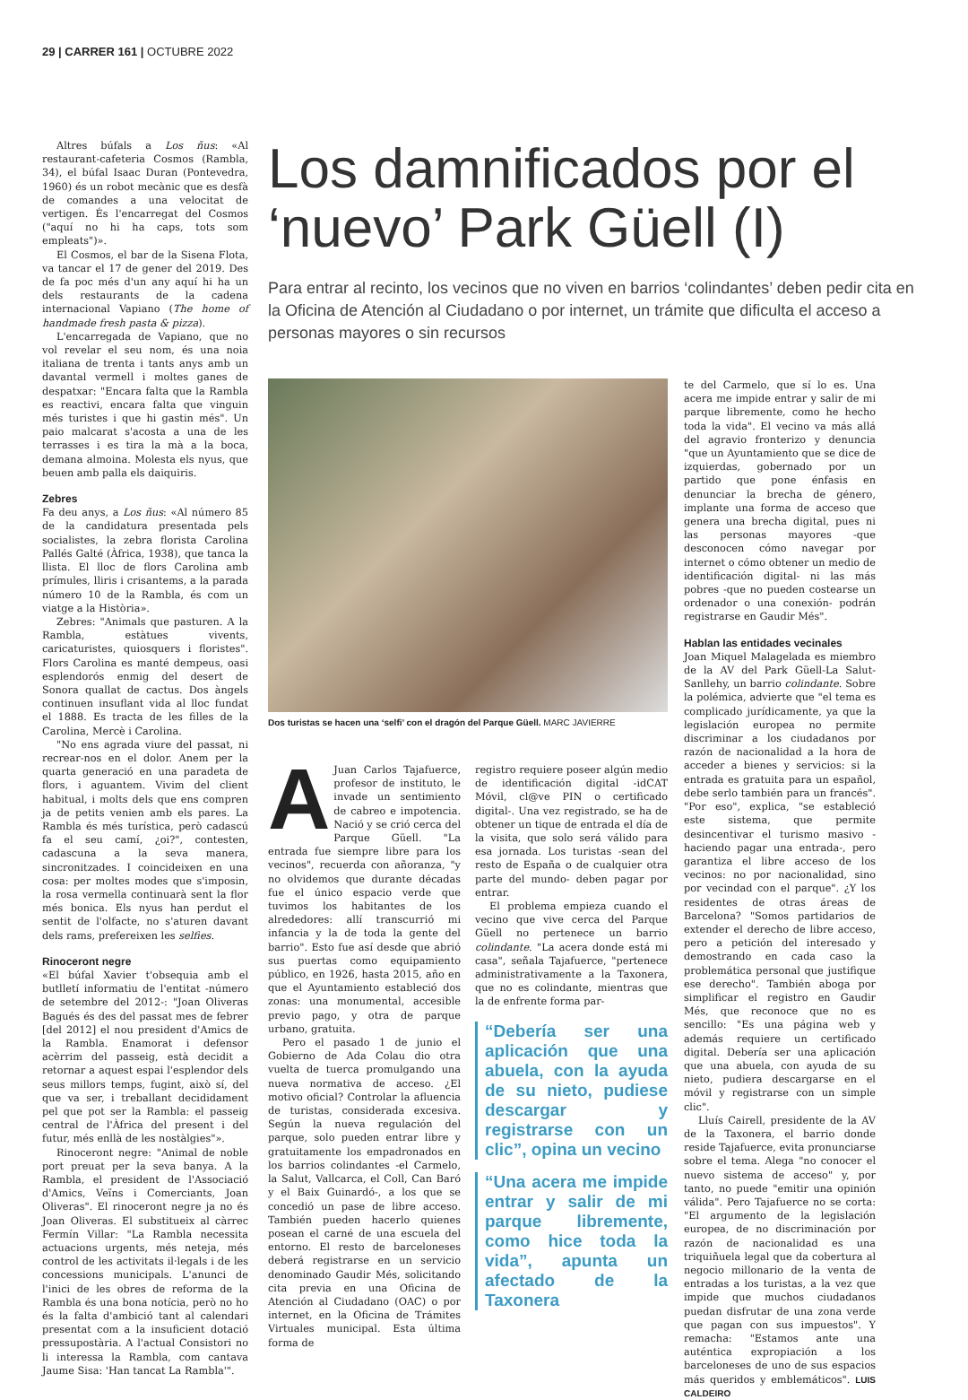29 | CARRER 161 | OCTUBRE 2022
Altres búfals a Los ñus: «Al restaurant-cafeteria Cosmos (Rambla, 34), el búfal Isaac Duran (Pontevedra, 1960) és un robot mecànic que es desfà de comandes a una velocitat de vertigen. És l'encarregat del Cosmos ("aquí no hi ha caps, tots som empleats")».
El Cosmos, el bar de la Sisena Flota, va tancar el 17 de gener del 2019. Des de fa poc més d'un any aquí hi ha un dels restaurants de la cadena internacional Vapiano (The home of handmade fresh pasta & pizza).
L'encarregada de Vapiano, que no vol revelar el seu nom, és una noia italiana de trenta i tants anys amb un davantal vermell i moltes ganes de despatxar: "Encara falta que la Rambla es reactivi, encara falta que vinguin més turistes i que hi gastin més". Un paio malcarat s'acosta a una de les terrasses i es tira la mà a la boca, demana almoina. Molesta els nyus, que beuen amb palla els daiquiris.
Zebres
Fa deu anys, a Los ñus: «Al número 85 de la candidatura presentada pels socialistes, la zebra florista Carolina Pallés Galté (Àfrica, 1938), que tanca la llista. El lloc de flors Carolina amb prímules, lliris i crisantems, a la parada número 10 de la Rambla, és com un viatge a la Història».
Zebres: "Animals que pasturen. A la Rambla, estàtues vivents, caricaturistes, quiosquers i floristes". Flors Carolina es manté dempeus, oasi esplendorós enmig del desert de Sonora quallat de cactus. Dos àngels continuen insuflant vida al lloc fundat el 1888. Es tracta de les filles de la Carolina, Mercè i Carolina.
"No ens agrada viure del passat, ni recrear-nos en el dolor. Anem per la quarta generació en una paradeta de flors, i aguantem. Vivim del client habitual, i molts dels que ens compren ja de petits venien amb els pares. La Rambla és més turística, però cadascú fa el seu camí, ¿oi?", contesten, cadascuna a la seva manera, sincronitzades. I coincideixen en una cosa: per moltes modes que s'imposin, la rosa vermella continuarà sent la flor més bonica. Els nyus han perdut el sentit de l'olfacte, no s'aturen davant dels rams, prefereixen les selfies.
Rinoceront negre
«El búfal Xavier t'obsequia amb el butlletí informatiu de l'entitat -número de setembre del 2012-: "Joan Oliveras Bagués és des del passat mes de febrer [del 2012] el nou president d'Amics de la Rambla. Enamorat i defensor acèrrim del passeig, està decidit a retornar a aquest espai l'esplendor dels seus millors temps, fugint, això sí, del que va ser, i treballant decididament pel que pot ser la Rambla: el passeig central de l'Àfrica del present i del futur, més enllà de les nostàlgies"».
Rinoceront negre: "Animal de noble port preuat per la seva banya. A la Rambla, el president de l'Associació d'Amics, Veïns i Comerciants, Joan Oliveras". El rinoceront negre ja no és Joan Oliveras. El substitueix al càrrec Fermín Villar: "La Rambla necessita actuacions urgents, més neteja, més control de les activitats il·legals i de les concessions municipals. L'anunci de l'inici de les obres de reforma de la Rambla és una bona notícia, però no ho és la falta d'ambició tant al calendari presentat com a la insuficient dotació pressupostària. A l'actual Consistori no li interessa la Rambla, com cantava Jaume Sisa: 'Han tancat La Rambla'".
Los damnificados por el ‘nuevo’ Park Güell (I)
Para entrar al recinto, los vecinos que no viven en barrios ‘colindantes’ deben pedir cita en la Oficina de Atención al Ciudadano o por internet, un trámite que dificulta el acceso a personas mayores o sin recursos
Dos turistas se hacen una ‘selfi’ con el dragón del Parque Güell. MARC JAVIERRE
AJuan Carlos Tajafuerce, profesor de instituto, le invade un sentimiento de cabreo e impotencia. Nació y se crió cerca del Parque Güell. "La entrada fue siempre libre para los vecinos", recuerda con añoranza, "y no olvidemos que durante décadas fue el único espacio verde que tuvimos los habitantes de los alrededores: allí transcurrió mi infancia y la de toda la gente del barrio". Esto fue así desde que abrió sus puertas como equipamiento público, en 1926, hasta 2015, año en que el Ayuntamiento estableció dos zonas: una monumental, accesible previo pago, y otra de parque urbano, gratuita.
Pero el pasado 1 de junio el Gobierno de Ada Colau dio otra vuelta de tuerca promulgando una nueva normativa de acceso. ¿El motivo oficial? Controlar la afluencia de turistas, considerada excesiva. Según la nueva regulación del parque, solo pueden entrar libre y gratuitamente los empadronados en los barrios colindantes -el Carmelo, la Salut, Vallcarca, el Coll, Can Baró y el Baix Guinardó-, a los que se concedió un pase de libre acceso. También pueden hacerlo quienes posean el carné de una escuela del entorno. El resto de barceloneses deberá registrarse en un servicio denominado Gaudir Més, solicitando cita previa en una Oficina de Atención al Ciudadano (OAC) o por internet, en la Oficina de Trámites Virtuales municipal. Esta última forma de
registro requiere poseer algún medio de identificación digital -idCAT Móvil, cl@ve PIN o certificado digital-. Una vez registrado, se ha de obtener un tique de entrada el día de la visita, que solo será válido para esa jornada. Los turistas -sean del resto de España o de cualquier otra parte del mundo- deben pagar por entrar.
El problema empieza cuando el vecino que vive cerca del Parque Güell no pertenece un barrio colindante. "La acera donde está mi casa", señala Tajafuerce, "pertenece administrativamente a la Taxonera, que no es colindante, mientras que la de enfrente forma par-
“Debería ser una aplicación que una abuela, con la ayuda de su nieto, pudiese descargar y registrarse con un clic”, opina un vecino
“Una acera me impide entrar y salir de mi parque libremente, como hice toda la vida”, apunta un afectado de la Taxonera
te del Carmelo, que sí lo es. Una acera me impide entrar y salir de mi parque libremente, como he hecho toda la vida". El vecino va más allá del agravio fronterizo y denuncia "que un Ayuntamiento que se dice de izquierdas, gobernado por un partido que pone énfasis en denunciar la brecha de género, implante una forma de acceso que genera una brecha digital, pues ni las personas mayores -que desconocen cómo navegar por internet o cómo obtener un medio de identificación digital- ni las más pobres -que no pueden costearse un ordenador o una conexión- podrán registrarse en Gaudir Més".
Hablan las entidades vecinales
Joan Miquel Malagelada es miembro de la AV del Park Güell-La Salut-Sanllehy, un barrio colindante. Sobre la polémica, advierte que "el tema es complicado jurídicamente, ya que la legislación europea no permite discriminar a los ciudadanos por razón de nacionalidad a la hora de acceder a bienes y servicios: si la entrada es gratuita para un español, debe serlo también para un francés". "Por eso", explica, "se estableció este sistema, que permite desincentivar el turismo masivo -haciendo pagar una entrada-, pero garantiza el libre acceso de los vecinos: no por nacionalidad, sino por vecindad con el parque". ¿Y los residentes de otras áreas de Barcelona? "Somos partidarios de extender el derecho de libre acceso, pero a petición del interesado y demostrando en cada caso la problemática personal que justifique ese derecho". También aboga por simplificar el registro en Gaudir Més, que reconoce que no es sencillo: "Es una página web y además requiere un certificado digital. Debería ser una aplicación que una abuela, con ayuda de su nieto, pudiera descargarse en el móvil y registrarse con un simple clic".
Lluís Cairell, presidente de la AV de la Taxonera, el barrio donde reside Tajafuerce, evita pronunciarse sobre el tema. Alega "no conocer el nuevo sistema de acceso" y, por tanto, no puede "emitir una opinión válida". Pero Tajafuerce no se corta: "El argumento de la legislación europea, de no discriminación por razón de nacionalidad es una triquiñuela legal que da cobertura al negocio millonario de la venta de entradas a los turistas, a la vez que impide que muchos ciudadanos puedan disfrutar de una zona verde que pagan con sus impuestos". Y remacha: "Estamos ante una auténtica expropiación a los barceloneses de uno de sus espacios más queridos y emblemáticos". LUIS CALDEIRO